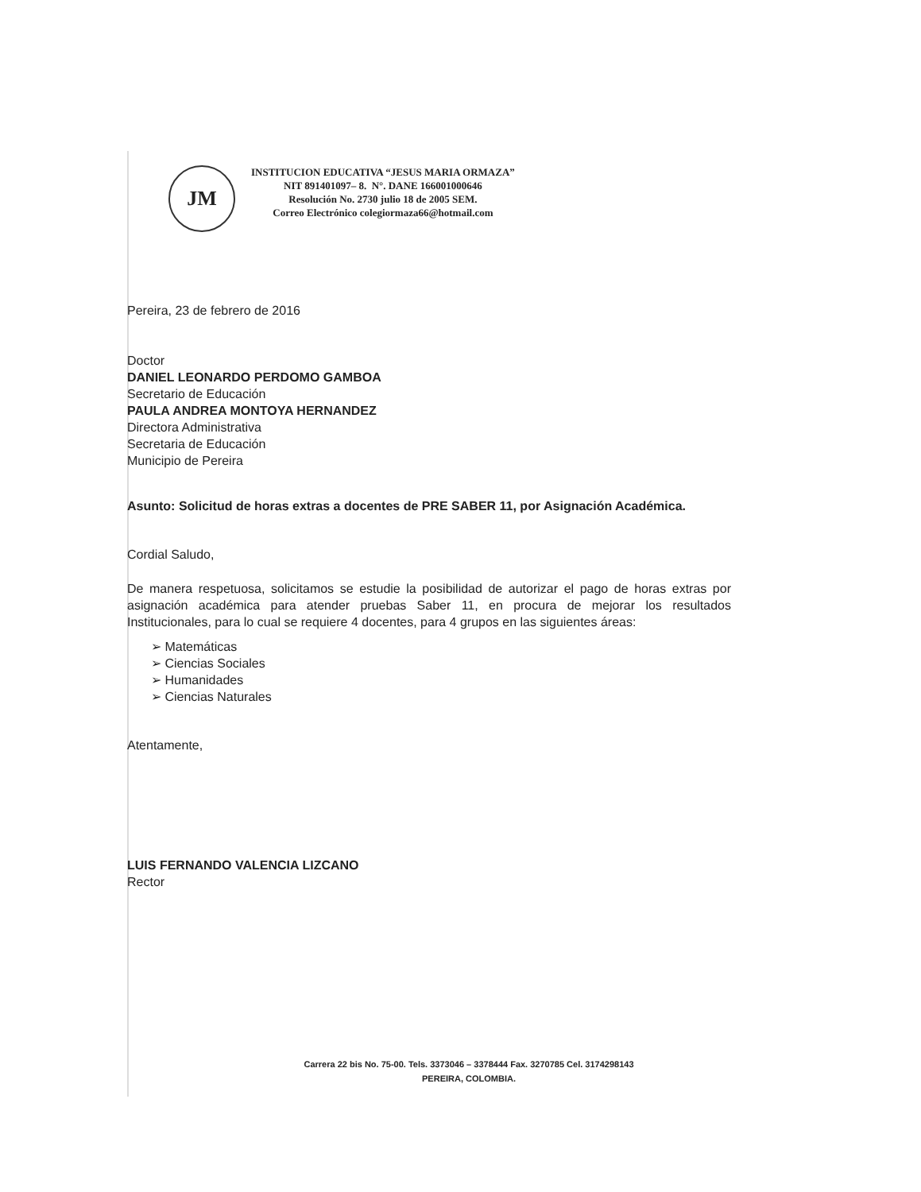JM
INSTITUCION EDUCATIVA “JESUS MARIA ORMAZA”
NIT 891401097– 8. N°. DANE 166001000646
Resolución No. 2730 julio 18 de 2005 SEM.
Correo Electrónico colegiormaza66@hotmail.com
Pereira, 23 de febrero de 2016
Doctor
DANIEL LEONARDO PERDOMO GAMBOA
Secretario de Educación
PAULA ANDREA MONTOYA HERNANDEZ
Directora Administrativa
Secretaria de Educación
Municipio de Pereira
Asunto: Solicitud de horas extras a docentes de PRE SABER 11, por Asignación Académica.
Cordial Saludo,
De manera respetuosa, solicitamos se estudie la posibilidad de autorizar el pago de horas extras por asignación académica para atender pruebas Saber 11, en procura de mejorar los resultados Institucionales, para lo cual se requiere 4 docentes, para 4 grupos en las siguientes áreas:
➢ Matemáticas
➢ Ciencias Sociales
➢ Humanidades
➢ Ciencias Naturales
Atentamente,
LUIS FERNANDO VALENCIA LIZCANO
Rector
Carrera 22 bis No. 75-00. Tels. 3373046 – 3378444 Fax. 3270785 Cel. 3174298143
PEREIRA, COLOMBIA.